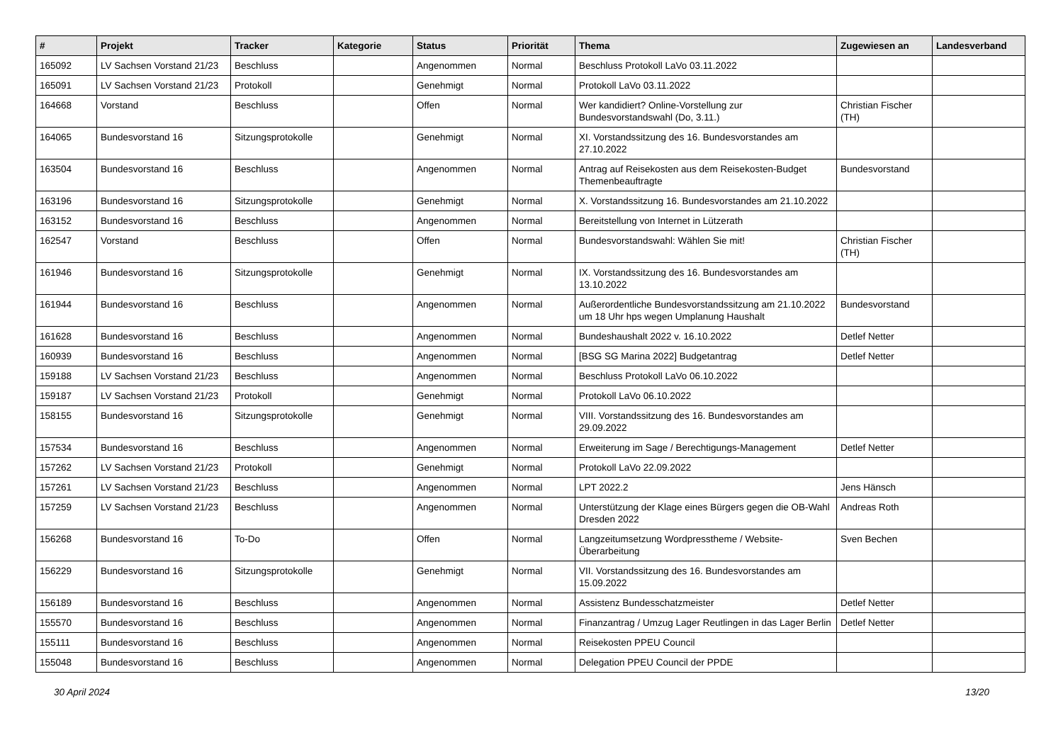| # | Projekt | Tracker | Kategorie | Status | Priorität | Thema | Zugewiesen an | Landesverband |
| --- | --- | --- | --- | --- | --- | --- | --- | --- |
| 165092 | LV Sachsen Vorstand 21/23 | Beschluss | | Angenommen | Normal | Beschluss Protokoll LaVo 03.11.2022 | | |
| 165091 | LV Sachsen Vorstand 21/23 | Protokoll | | Genehmigt | Normal | Protokoll LaVo 03.11.2022 | | |
| 164668 | Vorstand | Beschluss | | Offen | Normal | Wer kandidiert? Online-Vorstellung zur Bundesvorstandswahl (Do, 3.11.) | Christian Fischer (TH) | |
| 164065 | Bundesvorstand 16 | Sitzungsprotokolle | | Genehmigt | Normal | XI. Vorstandssitzung des 16. Bundesvorstandes am 27.10.2022 | | |
| 163504 | Bundesvorstand 16 | Beschluss | | Angenommen | Normal | Antrag auf Reisekosten aus dem Reisekosten-Budget Themenbeauftragte | Bundesvorstand | |
| 163196 | Bundesvorstand 16 | Sitzungsprotokolle | | Genehmigt | Normal | X. Vorstandssitzung 16. Bundesvorstandes am 21.10.2022 | | |
| 163152 | Bundesvorstand 16 | Beschluss | | Angenommen | Normal | Bereitstellung von Internet in Lützerath | | |
| 162547 | Vorstand | Beschluss | | Offen | Normal | Bundesvorstandswahl: Wählen Sie mit! | Christian Fischer (TH) | |
| 161946 | Bundesvorstand 16 | Sitzungsprotokolle | | Genehmigt | Normal | IX. Vorstandssitzung des 16. Bundesvorstandes am 13.10.2022 | | |
| 161944 | Bundesvorstand 16 | Beschluss | | Angenommen | Normal | Außerordentliche Bundesvorstandssitzung am 21.10.2022 um 18 Uhr hps wegen Umplanung Haushalt | Bundesvorstand | |
| 161628 | Bundesvorstand 16 | Beschluss | | Angenommen | Normal | Bundeshaushalt 2022 v. 16.10.2022 | Detlef Netter | |
| 160939 | Bundesvorstand 16 | Beschluss | | Angenommen | Normal | [BSG SG Marina 2022] Budgetantrag | Detlef Netter | |
| 159188 | LV Sachsen Vorstand 21/23 | Beschluss | | Angenommen | Normal | Beschluss Protokoll LaVo 06.10.2022 | | |
| 159187 | LV Sachsen Vorstand 21/23 | Protokoll | | Genehmigt | Normal | Protokoll LaVo 06.10.2022 | | |
| 158155 | Bundesvorstand 16 | Sitzungsprotokolle | | Genehmigt | Normal | VIII. Vorstandssitzung des 16. Bundesvorstandes am 29.09.2022 | | |
| 157534 | Bundesvorstand 16 | Beschluss | | Angenommen | Normal | Erweiterung im Sage / Berechtigungs-Management | Detlef Netter | |
| 157262 | LV Sachsen Vorstand 21/23 | Protokoll | | Genehmigt | Normal | Protokoll LaVo 22.09.2022 | | |
| 157261 | LV Sachsen Vorstand 21/23 | Beschluss | | Angenommen | Normal | LPT 2022.2 | Jens Hänsch | |
| 157259 | LV Sachsen Vorstand 21/23 | Beschluss | | Angenommen | Normal | Unterstützung der Klage eines Bürgers gegen die OB-Wahl Dresden 2022 | Andreas Roth | |
| 156268 | Bundesvorstand 16 | To-Do | | Offen | Normal | Langzeitumsetzung Wordpresstheme / Website-Überarbeitung | Sven Bechen | |
| 156229 | Bundesvorstand 16 | Sitzungsprotokolle | | Genehmigt | Normal | VII. Vorstandssitzung des 16. Bundesvorstandes am 15.09.2022 | | |
| 156189 | Bundesvorstand 16 | Beschluss | | Angenommen | Normal | Assistenz Bundesschatzmeister | Detlef Netter | |
| 155570 | Bundesvorstand 16 | Beschluss | | Angenommen | Normal | Finanzantrag / Umzug Lager Reutlingen in das Lager Berlin | Detlef Netter | |
| 155111 | Bundesvorstand 16 | Beschluss | | Angenommen | Normal | Reisekosten PPEU Council | | |
| 155048 | Bundesvorstand 16 | Beschluss | | Angenommen | Normal | Delegation PPEU Council der PPDE | | |
30 April 2024 13/20